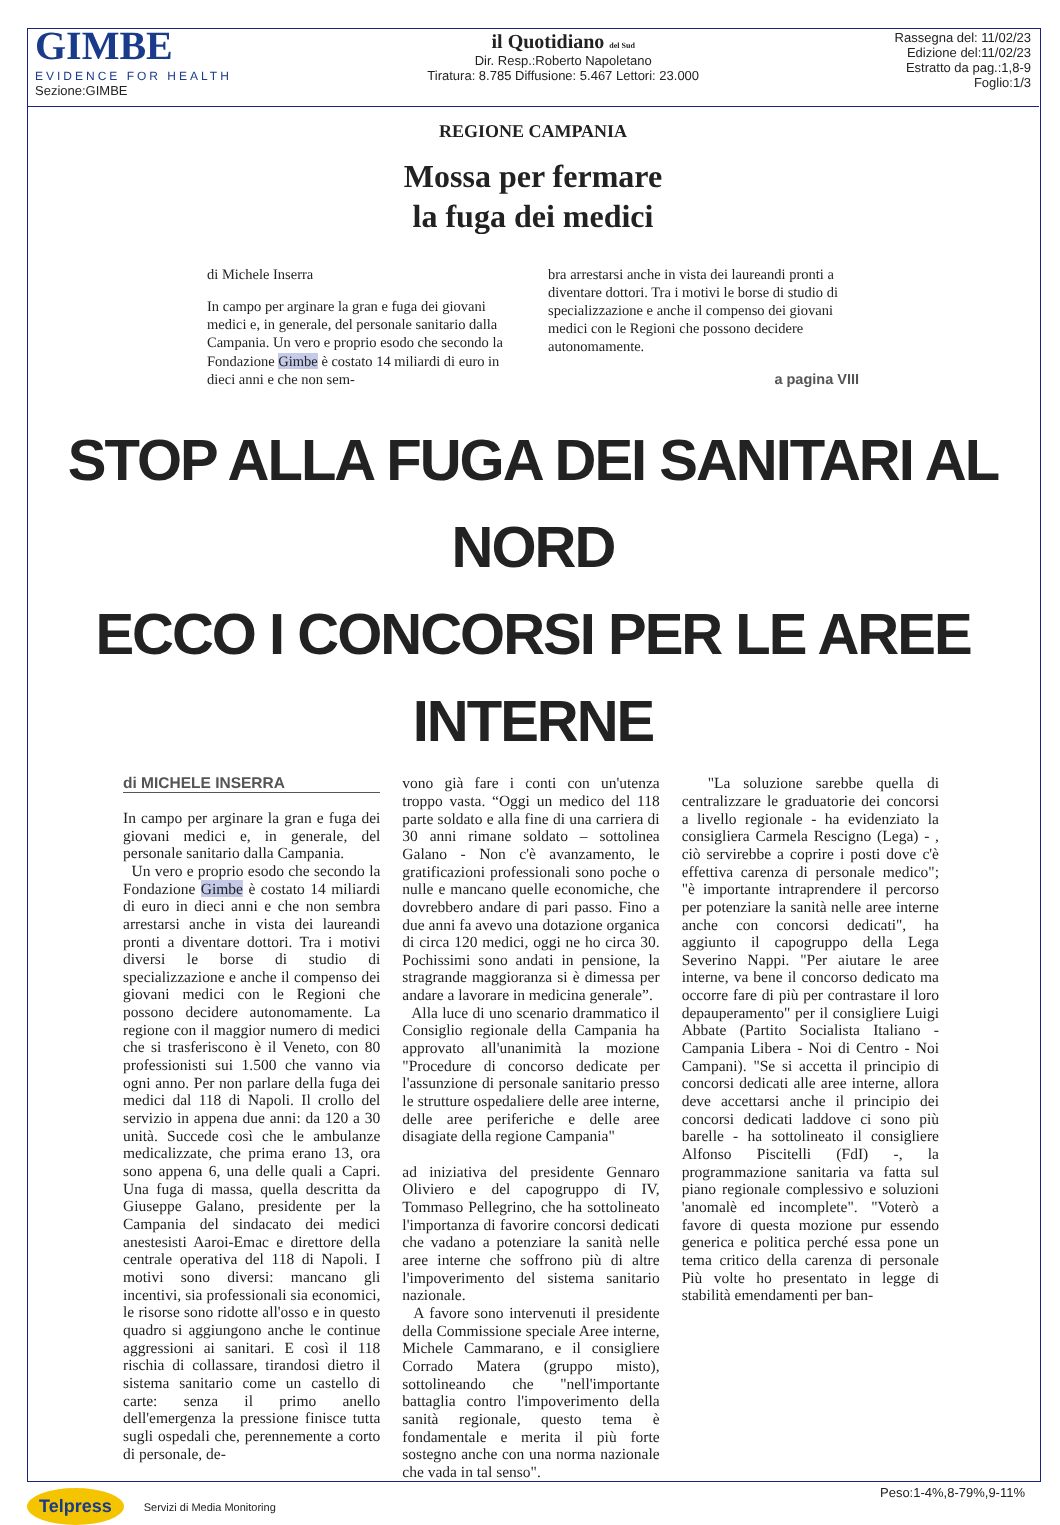GIMBE
EVIDENCE FOR HEALTH
Sezione:GIMBE
il Quotidiano del Sud
Dir. Resp.:Roberto Napoletano
Tiratura: 8.785 Diffusione: 5.467 Lettori: 23.000
Rassegna del: 11/02/23
Edizione del:11/02/23
Estratto da pag.:1,8-9
Foglio:1/3
REGIONE CAMPANIA
Mossa per fermare
la fuga dei medici
di Michele Inserra
In campo per arginare la gran e fuga dei giovani medici e, in generale, del personale sanitario dalla Campania. Un vero e proprio esodo che secondo la Fondazione Gimbe è costato 14 miliardi di euro in dieci anni e che non sem-
bra arrestarsi anche in vista dei laureandi pronti a diventare dottori. Tra i motivi le borse di studio di specializzazione e anche il compenso dei giovani medici con le Regioni che possono decidere autonomamente.
a pagina VIII
STOP ALLA FUGA DEI SANITARI AL NORD
ECCO I CONCORSI PER LE AREE INTERNE
di MICHELE INSERRA
In campo per arginare la gran e fuga dei giovani medici e, in generale, del personale sanitario dalla Campania.
Un vero e proprio esodo che secondo la Fondazione Gimbe è costato 14 miliardi di euro in dieci anni e che non sembra arrestarsi anche in vista dei laureandi pronti a diventare dottori. Tra i motivi diversi le borse di studio di specializzazione e anche il compenso dei giovani medici con le Regioni che possono decidere autonomamente. La regione con il maggior numero di medici che si trasferiscono è il Veneto, con 80 professionisti sui 1.500 che vanno via ogni anno. Per non parlare della fuga dei medici dal 118 di Napoli. Il crollo del servizio in appena due anni: da 120 a 30 unità. Succede così che le ambulanze medicalizzate, che prima erano 13, ora sono appena 6, una delle quali a Capri. Una fuga di massa, quella descritta da Giuseppe Galano, presidente per la Campania del sindacato dei medici anestesisti Aaroi-Emac e direttore della centrale operativa del 118 di Napoli. I motivi sono diversi: mancano gli incentivi, sia professionali sia economici, le risorse sono ridotte all'osso e in questo quadro si aggiungono anche le continue aggressioni ai sanitari. E così il 118 rischia di collassare, tirandosi dietro il sistema sanitario come un castello di carte: senza il primo anello dell'emergenza la pressione finisce tutta sugli ospedali che, perennemente a corto di personale, de-
vono già fare i conti con un'utenza troppo vasta. “Oggi un medico del 118 parte soldato e alla fine di una carriera di 30 anni rimane soldato – sottolinea Galano - Non c'è avanzamento, le gratificazioni professionali sono poche o nulle e mancano quelle economiche, che dovrebbero andare di pari passo. Fino a due anni fa avevo una dotazione organica di circa 120 medici, oggi ne ho circa 30. Pochissimi sono andati in pensione, la stragrande maggioranza si è dimessa per andare a lavorare in medicina generale”.
Alla luce di uno scenario drammatico il Consiglio regionale della Campania ha approvato all'unanimità la mozione "Procedure di concorso dedicate per l'assunzione di personale sanitario presso le strutture ospedaliere delle aree interne, delle aree periferiche e delle aree disagiate della regione Campania"
ad iniziativa del presidente Gennaro Oliviero e del capogruppo di IV, Tommaso Pellegrino, che ha sottolineato l'importanza di favorire concorsi dedicati che vadano a potenziare la sanità nelle aree interne che soffrono più di altre l'impoverimento del sistema sanitario nazionale.
A favore sono intervenuti il presidente della Commissione speciale Aree interne, Michele Cammarano, e il consigliere Corrado Matera (gruppo misto), sottolineando che "nell'importante battaglia contro l'impoverimento della sanità regionale, questo tema è fondamentale e merita il più forte sostegno anche con una norma nazionale che vada in tal senso".
"La soluzione sarebbe quella di centralizzare le graduatorie dei concorsi a livello regionale - ha evidenziato la consigliera Carmela Rescigno (Lega) - , ciò servirebbe a coprire i posti dove c'è effettiva carenza di personale medico"; "è importante intraprendere il percorso per potenziare la sanità nelle aree interne anche con concorsi dedicati", ha aggiunto il capogruppo della Lega Severino Nappi. "Per aiutare le aree interne, va bene il concorso dedicato ma occorre fare di più per contrastare il loro depauperamento" per il consigliere Luigi Abbate (Partito Socialista Italiano - Campania Libera - Noi di Centro - Noi Campani). "Se si accetta il principio di concorsi dedicati alle aree interne, allora deve accettarsi anche il principio dei concorsi dedicati laddove ci sono più barelle - ha sottolineato il consigliere Alfonso Piscitelli (FdI) -, la programmazione sanitaria va fatta sul piano regionale complessivo e soluzioni 'anomalè ed incomplete". "Voterò a favore di questa mozione pur essendo generica e politica perché essa pone un tema critico della carenza di personale Più volte ho presentato in legge di stabilità emendamenti per ban-
Peso:1-4%,8-79%,9-11%
Telpress Servizi di Media Monitoring